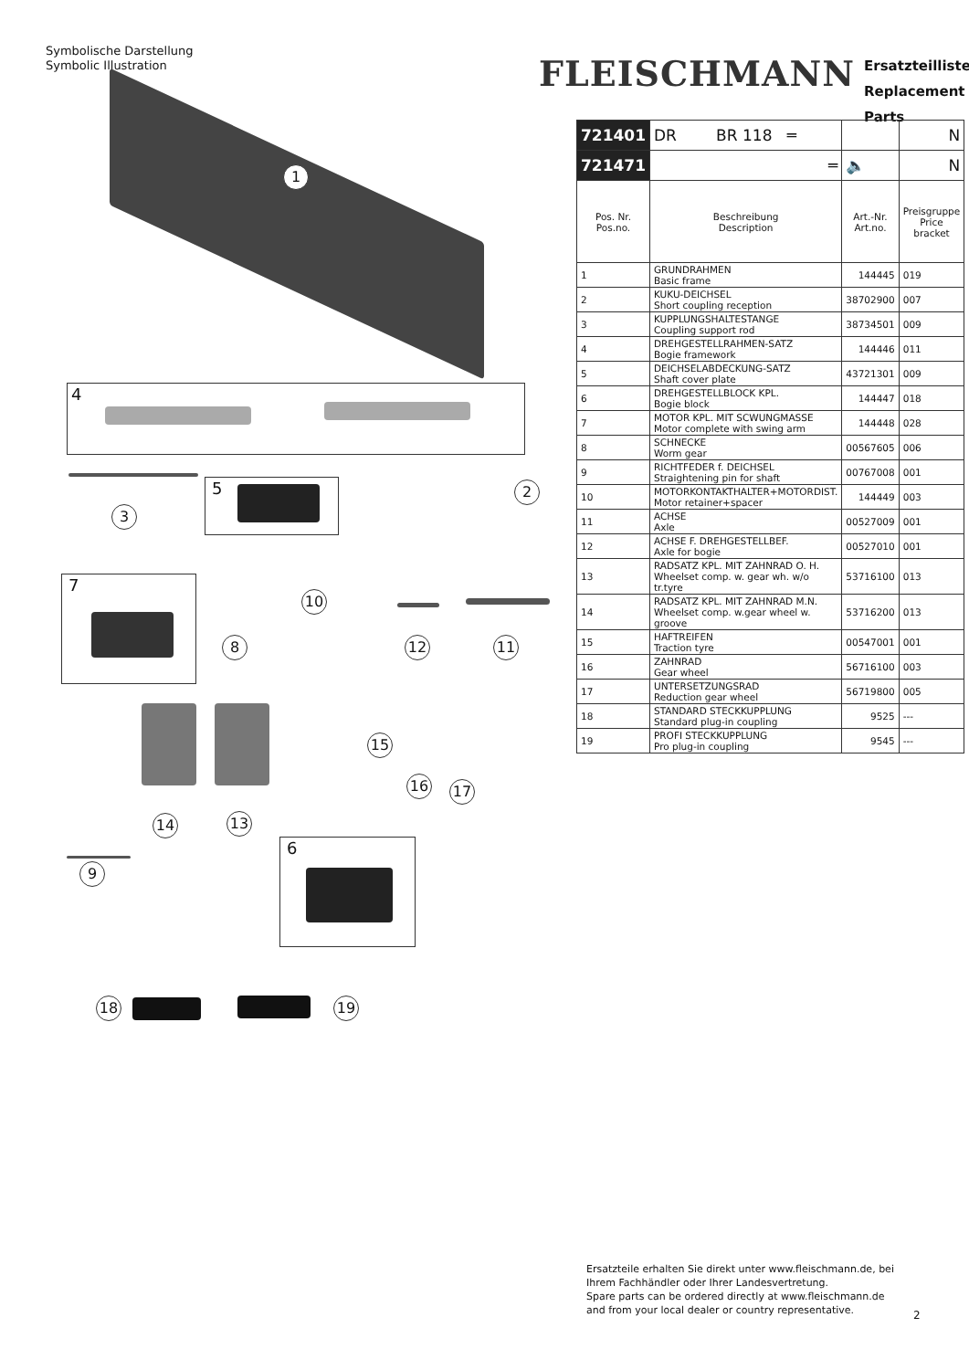Symbolische Darstellung
Symbolic Illustration
FLEISCHMANN
Ersatzteilliste
Replacement Parts
1
4
3
5 2
7
10
8 12 11
15
16 17
14 13
9
6
18 19
| 721401 | DR BR 118 ═ | | N |
| 721471 | ═ | 🔈 | N |
| Pos. Nr. Pos.no. | Beschreibung Description | Art.-Nr. Art.no. | Preisgruppe Price bracket |
| 1 | GRUNDRAHMEN Basic frame | 144445 | 019 |
| 2 | KUKU-DEICHSEL Short coupling reception | 38702900 | 007 |
| 3 | KUPPLUNGSHALTESTANGE Coupling support rod | 38734501 | 009 |
| 4 | DREHGESTELLRAHMEN-SATZ Bogie framework | 144446 | 011 |
| 5 | DEICHSELABDECKUNG-SATZ Shaft cover plate | 43721301 | 009 |
| 6 | DREHGESTELLBLOCK KPL. Bogie block | 144447 | 018 |
| 7 | MOTOR KPL. MIT SCWUNGMASSE Motor complete with swing arm | 144448 | 028 |
| 8 | SCHNECKE Worm gear | 00567605 | 006 |
| 9 | RICHTFEDER f. DEICHSEL Straightening pin for shaft | 00767008 | 001 |
| 10 | MOTORKONTAKTHALTER+MOTORDIST. Motor retainer+spacer | 144449 | 003 |
| 11 | ACHSE Axle | 00527009 | 001 |
| 12 | ACHSE F. DREHGESTELLBEF. Axle for bogie | 00527010 | 001 |
| 13 | RADSATZ KPL. MIT ZAHNRAD O. H. Wheelset comp. w. gear wh. w/o tr.tyre | 53716100 | 013 |
| 14 | RADSATZ KPL. MIT ZAHNRAD M.N. Wheelset comp. w.gear wheel w. groove | 53716200 | 013 |
| 15 | HAFTREIFEN Traction tyre | 00547001 | 001 |
| 16 | ZAHNRAD Gear wheel | 56716100 | 003 |
| 17 | UNTERSETZUNGSRAD Reduction gear wheel | 56719800 | 005 |
| 18 | STANDARD STECKKUPPLUNG Standard plug-in coupling | 9525 | --- |
| 19 | PROFI STECKKUPPLUNG Pro plug-in coupling | 9545 | --- |
Ersatzteile erhalten Sie direkt unter www.fleischmann.de, bei Ihrem Fachhändler oder Ihrer Landesvertretung.
Spare parts can be ordered directly at www.fleischmann.de and from your local dealer or country representative.
2